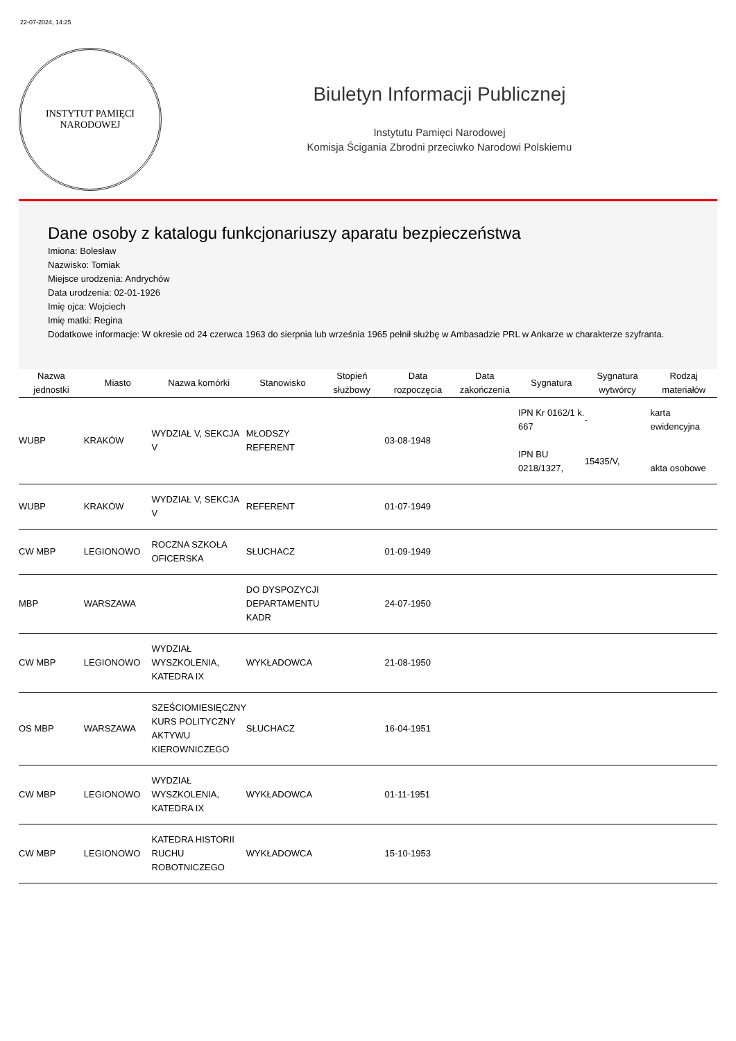22-07-2024, 14:25
INSTYTUT PAMIĘCI
NARODOWEJ
Biuletyn Informacji Publicznej
Instytutu Pamięci Narodowej
Komisja Ścigania Zbrodni przeciwko Narodowi Polskiemu
Dane osoby z katalogu funkcjonariuszy aparatu bezpieczeństwa
Imiona: Bolesław
Nazwisko: Tomiak
Miejsce urodzenia: Andrychów
Data urodzenia: 02-01-1926
Imię ojca: Wojciech
Imię matki: Regina
Dodatkowe informacje: W okresie od 24 czerwca 1963 do sierpnia lub września 1965 pełnił służbę w Ambasadzie PRL w Ankarze w charakterze szyfranta.
| Nazwa jednostki | Miasto | Nazwa komórki | Stanowisko | Stopień służbowy | Data rozpoczęcia | Data zakończenia | Sygnatura | Sygnatura wytwórcy | Rodzaj materiałów |
| --- | --- | --- | --- | --- | --- | --- | --- | --- | --- |
| WUBP | KRAKÓW | WYDZIAŁ V, SEKCJA V | MŁODSZY REFERENT | | 03-08-1948 | | IPN Kr 0162/1 k. 667 IPN BU 0218/1327, | - 15435/V, | karta ewidencyjna akta osobowe |
| WUBP | KRAKÓW | WYDZIAŁ V, SEKCJA V | REFERENT | | 01-07-1949 | | | | |
| CW MBP | LEGIONOWO | ROCZNA SZKOŁA OFICERSKA | SŁUCHACZ | | 01-09-1949 | | | | |
| MBP | WARSZAWA | | DO DYSPOZYCJI DEPARTAMENTU KADR | | 24-07-1950 | | | | |
| CW MBP | LEGIONOWO | WYDZIAŁ WYSZKOLENIA, KATEDRA IX | WYKŁADOWCA | | 21-08-1950 | | | | |
| OS MBP | WARSZAWA | SZEŚCIOMIESIĘCZNY KURS POLITYCZNY AKTYWU KIEROWNICZEGO | SŁUCHACZ | | 16-04-1951 | | | | |
| CW MBP | LEGIONOWO | WYDZIAŁ WYSZKOLENIA, KATEDRA IX | WYKŁADOWCA | | 01-11-1951 | | | | |
| CW MBP | LEGIONOWO | KATEDRA HISTORII RUCHU ROBOTNICZEGO | WYKŁADOWCA | | 15-10-1953 | | | | |